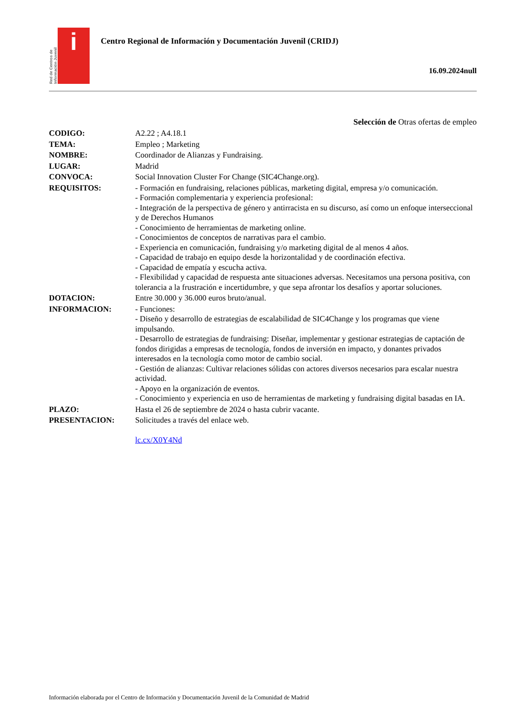Red de Centros de Información Juvenil
i
Centro Regional de Información y Documentación Juvenil (CRIDJ)
16.09.2024null
Selección de Otras ofertas de empleo
| CODIGO: | A2.22 ; A4.18.1 |
| TEMA: | Empleo ; Marketing |
| NOMBRE: | Coordinador de Alianzas y Fundraising. |
| LUGAR: | Madrid |
| CONVOCA: | Social Innovation Cluster For Change (SIC4Change.org). |
| REQUISITOS: | - Formación en fundraising, relaciones públicas, marketing digital, empresa y/o comunicación. - Formación complementaria y experiencia profesional: - Integración de la perspectiva de género y antirracista en su discurso, así como un enfoque interseccional y de Derechos Humanos - Conocimiento de herramientas de marketing online. - Conocimientos de conceptos de narrativas para el cambio. - Experiencia en comunicación, fundraising y/o marketing digital de al menos 4 años. - Capacidad de trabajo en equipo desde la horizontalidad y de coordinación efectiva. - Capacidad de empatía y escucha activa. - Flexibilidad y capacidad de respuesta ante situaciones adversas. Necesitamos una persona positiva, con tolerancia a la frustración e incertidumbre, y que sepa afrontar los desafíos y aportar soluciones. |
| DOTACION: | Entre 30.000 y 36.000 euros bruto/anual. |
| INFORMACION: | - Funciones: - Diseño y desarrollo de estrategias de escalabilidad de SIC4Change y los programas que viene impulsando. - Desarrollo de estrategias de fundraising: Diseñar, implementar y gestionar estrategias de captación de fondos dirigidas a empresas de tecnología, fondos de inversión en impacto, y donantes privados interesados en la tecnología como motor de cambio social. - Gestión de alianzas: Cultivar relaciones sólidas con actores diversos necesarios para escalar nuestra actividad. - Apoyo en la organización de eventos. - Conocimiento y experiencia en uso de herramientas de marketing y fundraising digital basadas en IA. |
| PLAZO: | Hasta el 26 de septiembre de 2024 o hasta cubrir vacante. |
| PRESENTACION: | Solicitudes a través del enlace web. lc.cx/X0Y4Nd |
Información elaborada por el Centro de Información y Documentación Juvenil de la Comunidad de Madrid